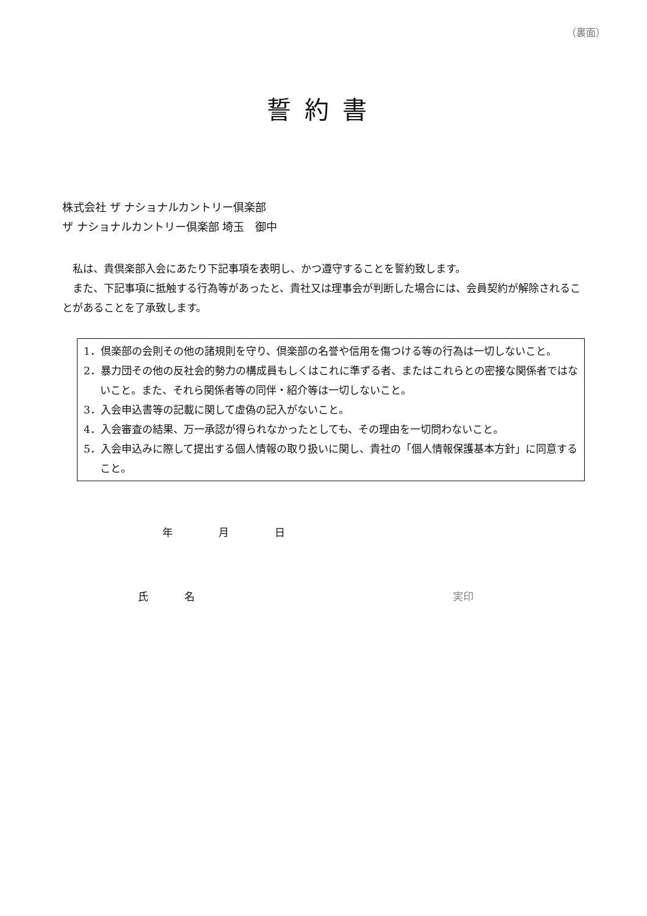（裏面）
誓約書
株式会社 ザ ナショナルカントリー倶楽部
ザ ナショナルカントリー倶楽部 埼玉　御中
私は、貴倶楽部入会にあたり下記事項を表明し、かつ遵守することを誓約致します。
また、下記事項に抵触する行為等があったと、貴社又は理事会が判断した場合には、会員契約が解除されることがあることを了承致します。
1．倶楽部の会則その他の諸規則を守り、倶楽部の名誉や信用を傷つける等の行為は一切しないこと。
2．暴力団その他の反社会的勢力の構成員もしくはこれに準ずる者、またはこれらとの密接な関係者ではないこと。また、それら関係者等の同伴・紹介等は一切しないこと。
3．入会申込書等の記載に関して虚偽の記入がないこと。
4．入会審査の結果、万一承認が得られなかったとしても、その理由を一切問わないこと。
5．入会申込みに際して提出する個人情報の取り扱いに関し、貴社の「個人情報保護基本方針」に同意すること。
年 月 日
氏 名 実印